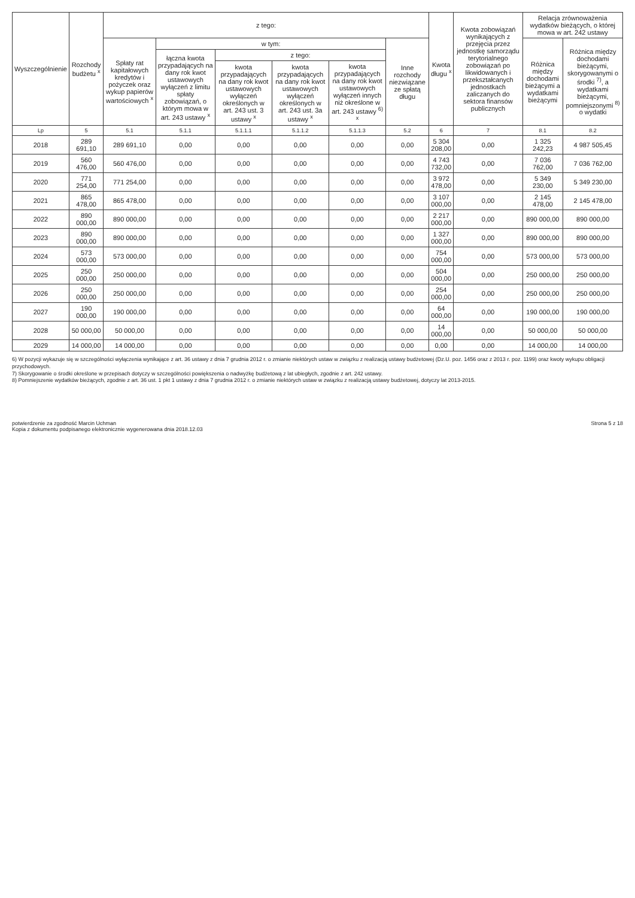| Wyszczególnienie | Rozchody budżetu <sup>x</sup> | z tego: | | | | | | Kwota długu <sup>x</sup> | Kwota zobowiązań wynikających z przejęcia przez jednostkę samorządu terytorialnego zobowiązań po likwidowanych i przekształcanych jednostkach zaliczanych do sektora finansów publicznych | Relacja zrównoważenia wydatków bieżących, o której mowa w art. 242 ustawy | |
| --- | --- | --- | --- | --- | --- | --- | --- | --- | --- | --- | --- |
| | | Spłaty rat kapitałowych kredytów i pożyczek oraz wykup papierów wartościowych <sup>x</sup> | w tym: | | | | Inne rozchody niezwiązane ze spłatą długu | | | Różnica między dochodami bieżącymi a wydatkami bieżącymi | Różnica między dochodami bieżącymi, skorygowanymi o środki <sup>7)</sup>, a wydatkami bieżącymi, pomniejszonymi <sup>8)</sup> o wydatki |
| | | | łączna kwota przypadających na dany rok kwot ustawowych wyłączeń z limitu spłaty zobowiązań, o którym mowa w art. 243 ustawy <sup>x</sup> | z tego: | | | | | | | |
| | | | | kwota przypadających na dany rok kwot ustawowych wyłączeń określonych w art. 243 ust. 3 ustawy <sup>x</sup> | kwota przypadających na dany rok kwot ustawowych wyłączeń określonych w art. 243 ust. 3a ustawy <sup>x</sup> | kwota przypadających na dany rok kwot ustawowych wyłączeń innych niż określone w art. 243 ustawy <sup>6) x</sup> | | | | | |
| Lp | 5 | 5.1 | 5.1.1 | 5.1.1.1 | 5.1.1.2 | 5.1.1.3 | 5.2 | 6 | 7 | 8.1 | 8.2 |
| 2018 | 289 691,10 | 289 691,10 | 0,00 | 0,00 | 0,00 | 0,00 | 0,00 | 5 304 208,00 | 0,00 | 1 325 242,23 | 4 987 505,45 |
| 2019 | 560 476,00 | 560 476,00 | 0,00 | 0,00 | 0,00 | 0,00 | 0,00 | 4 743 732,00 | 0,00 | 7 036 762,00 | 7 036 762,00 |
| 2020 | 771 254,00 | 771 254,00 | 0,00 | 0,00 | 0,00 | 0,00 | 0,00 | 3 972 478,00 | 0,00 | 5 349 230,00 | 5 349 230,00 |
| 2021 | 865 478,00 | 865 478,00 | 0,00 | 0,00 | 0,00 | 0,00 | 0,00 | 3 107 000,00 | 0,00 | 2 145 478,00 | 2 145 478,00 |
| 2022 | 890 000,00 | 890 000,00 | 0,00 | 0,00 | 0,00 | 0,00 | 0,00 | 2 217 000,00 | 0,00 | 890 000,00 | 890 000,00 |
| 2023 | 890 000,00 | 890 000,00 | 0,00 | 0,00 | 0,00 | 0,00 | 0,00 | 1 327 000,00 | 0,00 | 890 000,00 | 890 000,00 |
| 2024 | 573 000,00 | 573 000,00 | 0,00 | 0,00 | 0,00 | 0,00 | 0,00 | 754 000,00 | 0,00 | 573 000,00 | 573 000,00 |
| 2025 | 250 000,00 | 250 000,00 | 0,00 | 0,00 | 0,00 | 0,00 | 0,00 | 504 000,00 | 0,00 | 250 000,00 | 250 000,00 |
| 2026 | 250 000,00 | 250 000,00 | 0,00 | 0,00 | 0,00 | 0,00 | 0,00 | 254 000,00 | 0,00 | 250 000,00 | 250 000,00 |
| 2027 | 190 000,00 | 190 000,00 | 0,00 | 0,00 | 0,00 | 0,00 | 0,00 | 64 000,00 | 0,00 | 190 000,00 | 190 000,00 |
| 2028 | 50 000,00 | 50 000,00 | 0,00 | 0,00 | 0,00 | 0,00 | 0,00 | 14 000,00 | 0,00 | 50 000,00 | 50 000,00 |
| 2029 | 14 000,00 | 14 000,00 | 0,00 | 0,00 | 0,00 | 0,00 | 0,00 | 0,00 | 0,00 | 14 000,00 | 14 000,00 |
6) W pozycji wykazuje się w szczególności wyłączenia wynikające z art. 36 ustawy z dnia 7 grudnia 2012 r. o zmianie niektórych ustaw w związku z realizacją ustawy budżetowej (Dz.U. poz. 1456 oraz z 2013 r. poz. 1199) oraz kwoty wykupu obligacji przychodowych.
7) Skorygowanie o środki określone w przepisach dotyczy w szczególności powiększenia o nadwyżkę budżetową z lat ubiegłych, zgodnie z art. 242 ustawy.
8) Pomniejszenie wydatków bieżących, zgodnie z art. 36 ust. 1 pkt 1 ustawy z dnia 7 grudnia 2012 r. o zmianie niektórych ustaw w związku z realizacją ustawy budżetowej, dotyczy lat 2013-2015.
potwierdzenie za zgodność Marcin Uchman
Kopia z dokumentu podpisanego elektronicznie wygenerowana dnia 2018.12.03
Strona 5 z 18